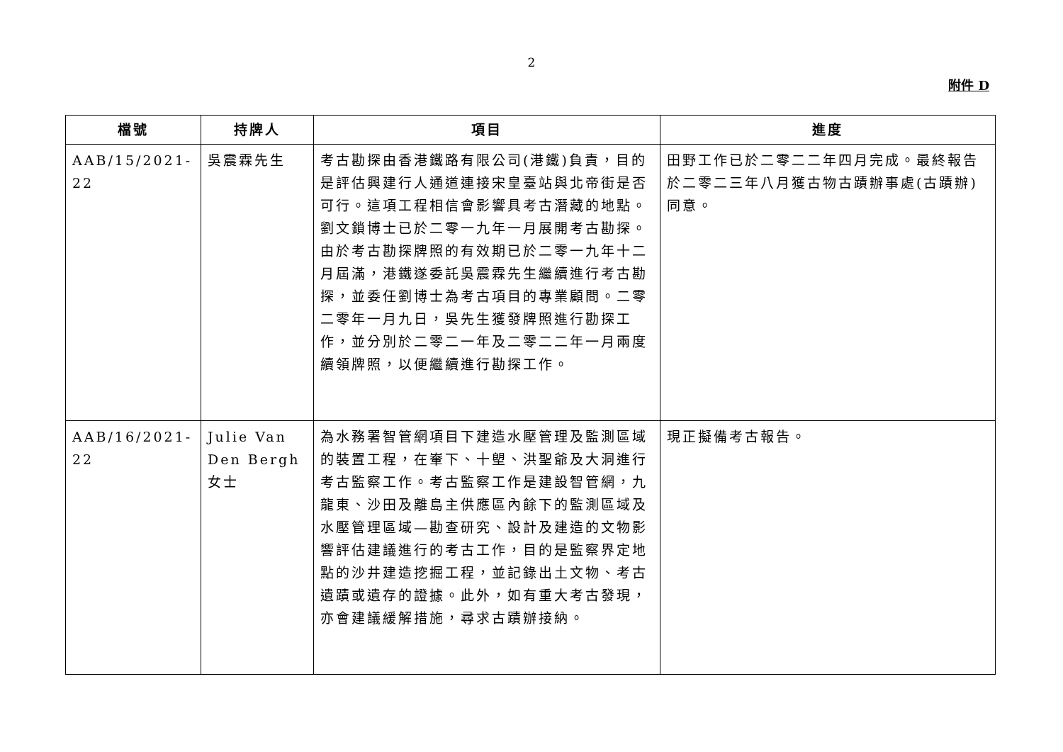2
附件 D
| 檔號 | 持牌人 | 項目 | 進度 |
| --- | --- | --- | --- |
| AAB/15/2021-22 | 吳震霖先生 | 考古勘探由香港鐵路有限公司(港鐵)負責，目的是評估興建行人通道連接宋皇臺站與北帝街是否可行。這項工程相信會影響具考古潛藏的地點。劉文鎖博士已於二零一九年一月展開考古勘探。由於考古勘探牌照的有效期已於二零一九年十二月屆滿，港鐵遂委託吳震霖先生繼續進行考古勘探，並委任劉博士為考古項目的專業顧問。二零二零年一月九日，吳先生獲發牌照進行勘探工作，並分別於二零二一年及二零二二年一月兩度續領牌照，以便繼續進行勘探工作。 | 田野工作已於二零二二年四月完成。最終報告於二零二三年八月獲古物古蹟辦事處(古蹟辦)同意。 |
| AAB/16/2021-22 | Julie Van Den Bergh 女士 | 為水務署智管網項目下建造水壓管理及監測區域的裝置工程，在輋下、十塱、洪聖爺及大洞進行考古監察工作。考古監察工作是建設智管網，九龍東、沙田及離島主供應區內餘下的監測區域及水壓管理區域—勘查研究、設計及建造的文物影響評估建議進行的考古工作，目的是監察界定地點的沙井建造挖掘工程，並記錄出土文物、考古遺蹟或遺存的證據。此外，如有重大考古發現，亦會建議緩解措施，尋求古蹟辦接納。 | 現正擬備考古報告。 |